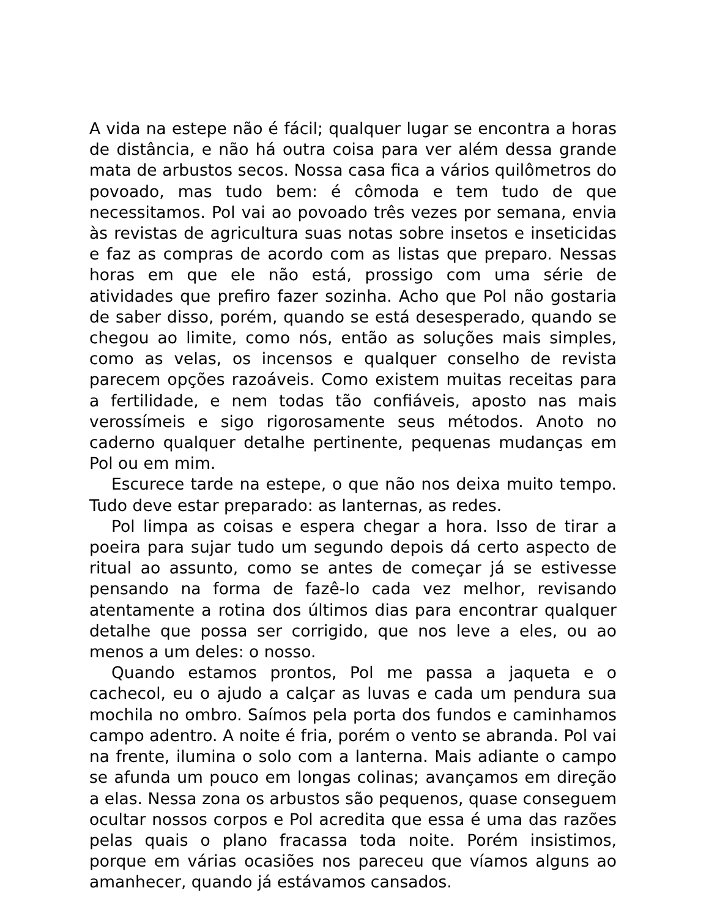A vida na estepe não é fácil; qualquer lugar se encontra a horas de distância, e não há outra coisa para ver além dessa grande mata de arbustos secos. Nossa casa fica a vários quilômetros do povoado, mas tudo bem: é cômoda e tem tudo de que necessitamos. Pol vai ao povoado três vezes por semana, envia às revistas de agricultura suas notas sobre insetos e inseticidas e faz as compras de acordo com as listas que preparo. Nessas horas em que ele não está, prossigo com uma série de atividades que prefiro fazer sozinha. Acho que Pol não gostaria de saber disso, porém, quando se está desesperado, quando se chegou ao limite, como nós, então as soluções mais simples, como as velas, os incensos e qualquer conselho de revista parecem opções razoáveis. Como existem muitas receitas para a fertilidade, e nem todas tão confiáveis, aposto nas mais verossímeis e sigo rigorosamente seus métodos. Anoto no caderno qualquer detalhe pertinente, pequenas mudanças em Pol ou em mim.
Escurece tarde na estepe, o que não nos deixa muito tempo. Tudo deve estar preparado: as lanternas, as redes.
Pol limpa as coisas e espera chegar a hora. Isso de tirar a poeira para sujar tudo um segundo depois dá certo aspecto de ritual ao assunto, como se antes de começar já se estivesse pensando na forma de fazê-lo cada vez melhor, revisando atentamente a rotina dos últimos dias para encontrar qualquer detalhe que possa ser corrigido, que nos leve a eles, ou ao menos a um deles: o nosso.
Quando estamos prontos, Pol me passa a jaqueta e o cachecol, eu o ajudo a calçar as luvas e cada um pendura sua mochila no ombro. Saímos pela porta dos fundos e caminhamos campo adentro. A noite é fria, porém o vento se abranda. Pol vai na frente, ilumina o solo com a lanterna. Mais adiante o campo se afunda um pouco em longas colinas; avançamos em direção a elas. Nessa zona os arbustos são pequenos, quase conseguem ocultar nossos corpos e Pol acredita que essa é uma das razões pelas quais o plano fracassa toda noite. Porém insistimos, porque em várias ocasiões nos pareceu que víamos alguns ao amanhecer, quando já estávamos cansados.